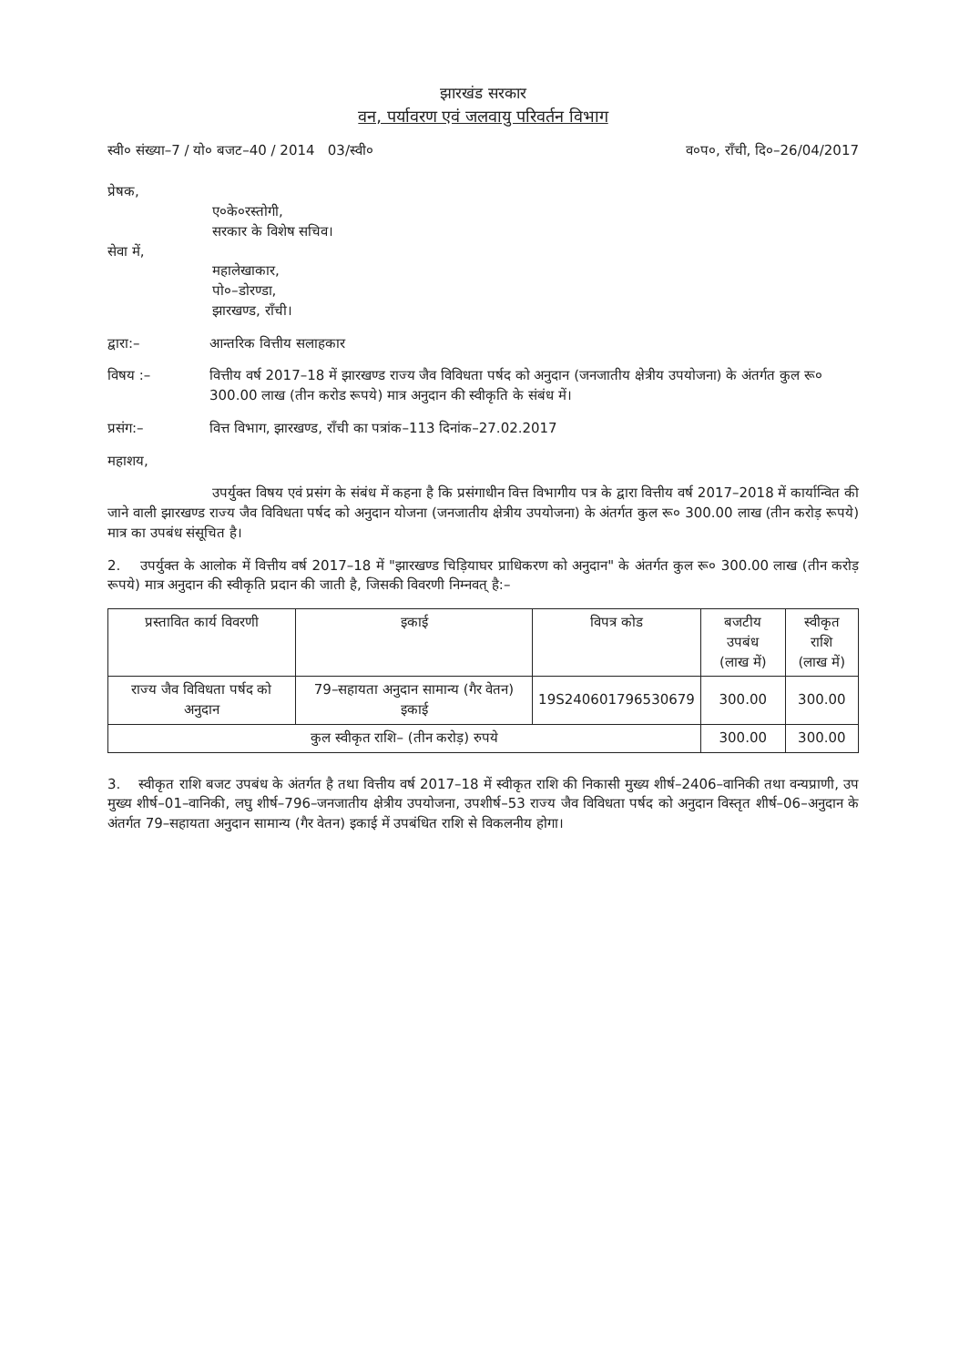झारखंड सरकार
वन, पर्यावरण एवं जलवायु परिवर्तन विभाग
स्वी० संख्या–7 / यो० बजट–40 / 2014 03/स्वी० व०प०, राँची, दि०–26/04/2017
प्रेषक,
ए०के०रस्तोगी,
सरकार के विशेष सचिव।
सेवा में,
महालेखाकार,
पो०–डोरण्डा,
झारखण्ड, राँची।
द्वारा:– आन्तरिक वित्तीय सलाहकार
विषय :– वित्तीय वर्ष 2017–18 में झारखण्ड राज्य जैव विविधता पर्षद को अनुदान (जनजातीय क्षेत्रीय उपयोजना) के अंतर्गत कुल रू० 300.00 लाख (तीन करोड रूपये) मात्र अनुदान की स्वीकृति के संबंध में।
प्रसंग:– वित्त विभाग, झारखण्ड, राँची का पत्रांक–113 दिनांक–27.02.2017
महाशय,
उपर्युक्त विषय एवं प्रसंग के संबंध में कहना है कि प्रसंगाधीन वित्त विभागीय पत्र के द्वारा वित्तीय वर्ष 2017–2018 में कार्यान्वित की जाने वाली झारखण्ड राज्य जैव विविधता पर्षद को अनुदान योजना (जनजातीय क्षेत्रीय उपयोजना) के अंतर्गत कुल रू० 300.00 लाख (तीन करोड़ रूपये) मात्र का उपबंध संसूचित है।
2. उपर्युक्त के आलोक में वित्तीय वर्ष 2017–18 में "झारखण्ड चिड़ियाघर प्राधिकरण को अनुदान" के अंतर्गत कुल रू० 300.00 लाख (तीन करोड़ रूपये) मात्र अनुदान की स्वीकृति प्रदान की जाती है, जिसकी विवरणी निम्नवत् है:–
| प्रस्तावित कार्य विवरणी | इकाई | विपत्र कोड | बजटीय उपबंध (लाख में) | स्वीकृत राशि (लाख में) |
| --- | --- | --- | --- | --- |
| राज्य जैव विविधता पर्षद को अनुदान | 79–सहायता अनुदान सामान्य (गैर वेतन) इकाई | 19S240601796530679 | 300.00 | 300.00 |
| कुल स्वीकृत राशि– (तीन करोड़) रुपये | | | 300.00 | 300.00 |
3. स्वीकृत राशि बजट उपबंध के अंतर्गत है तथा वित्तीय वर्ष 2017–18 में स्वीकृत राशि की निकासी मुख्य शीर्ष–2406–वानिकी तथा वन्यप्राणी, उप मुख्य शीर्ष–01–वानिकी, लघु शीर्ष–796–जनजातीय क्षेत्रीय उपयोजना, उपशीर्ष–53 राज्य जैव विविधता पर्षद को अनुदान विस्तृत शीर्ष–06–अनुदान के अंतर्गत 79–सहायता अनुदान सामान्य (गैर वेतन) इकाई में उपबंधित राशि से विकलनीय होगा।